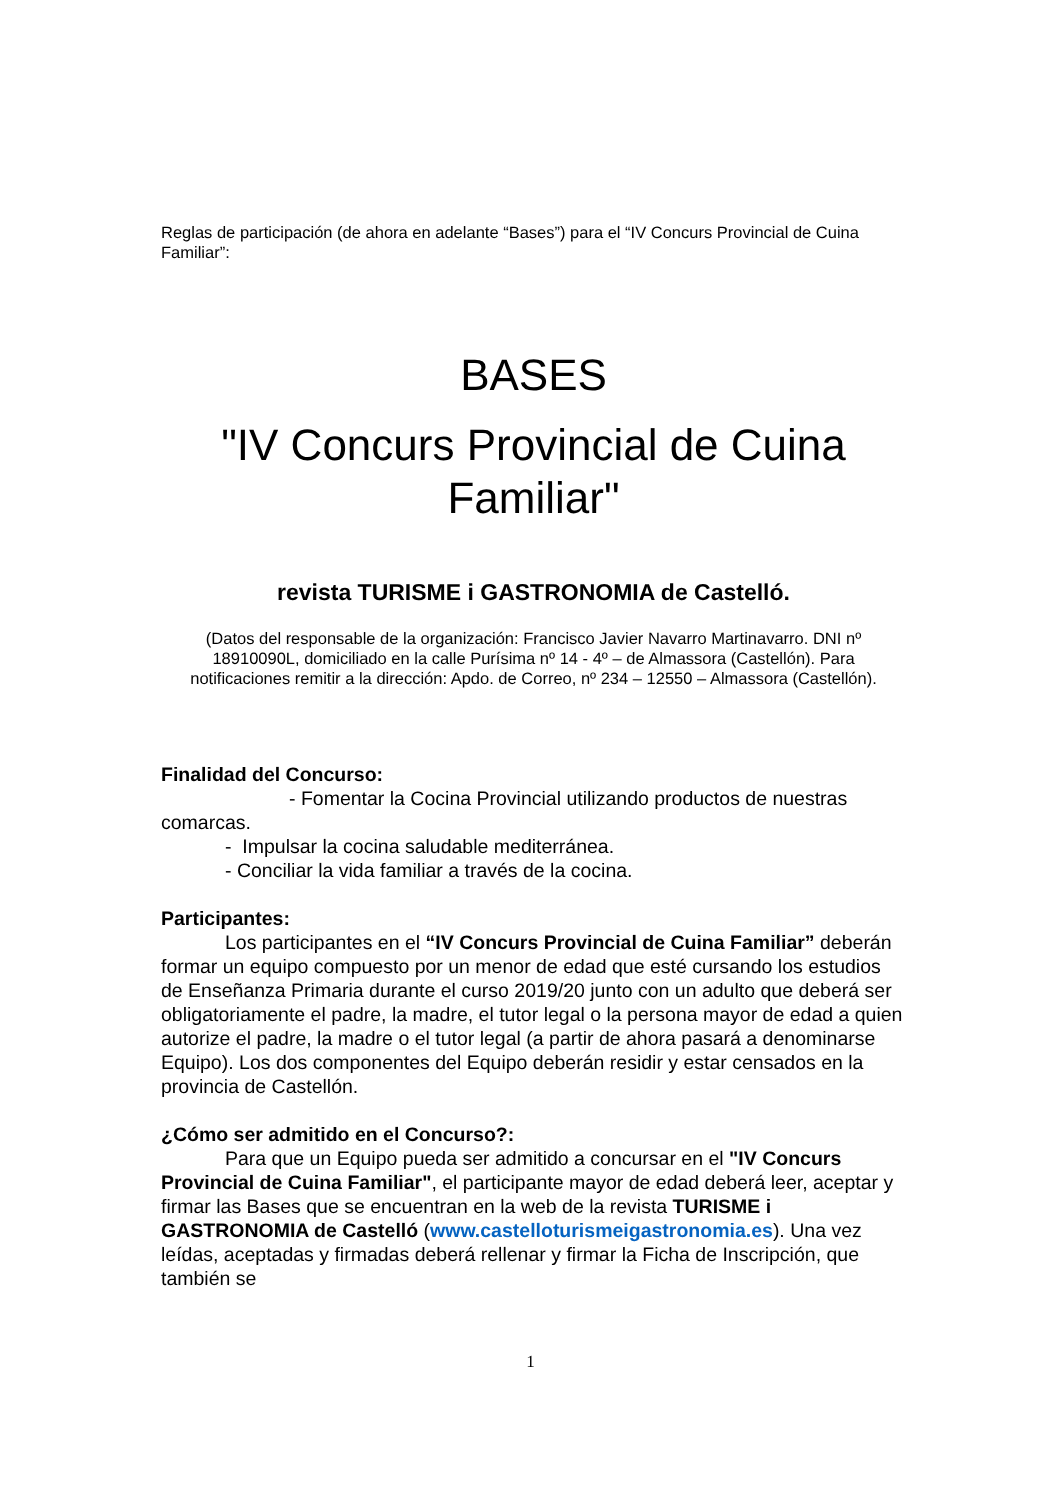Reglas de participación (de ahora en adelante “Bases”) para el “IV Concurs Provincial de Cuina Familiar”:
BASES
"IV Concurs Provincial de Cuina Familiar"
revista TURISME i GASTRONOMIA de Castelló.
(Datos del responsable de la organización: Francisco Javier Navarro Martinavarro. DNI nº 18910090L, domiciliado en la calle Purísima nº 14 - 4º – de Almassora (Castellón). Para notificaciones remitir a la dirección: Apdo. de Correo, nº 234 – 12550 – Almassora (Castellón).
Finalidad del Concurso:
- Fomentar la Cocina Provincial utilizando productos de nuestras comarcas.
- Impulsar la cocina saludable mediterránea.
- Conciliar la vida familiar a través de la cocina.
Participantes:
Los participantes en el “IV Concurs Provincial de Cuina Familiar” deberán formar un equipo compuesto por un menor de edad que esté cursando los estudios de Enseñanza Primaria durante el curso 2019/20 junto con un adulto que deberá ser obligatoriamente el padre, la madre, el tutor legal o la persona mayor de edad a quien autorize el padre, la madre o el tutor legal (a partir de ahora pasará a denominarse Equipo). Los dos componentes del Equipo deberán residir y estar censados en la provincia de Castellón.
¿Cómo ser admitido en el Concurso?:
Para que un Equipo pueda ser admitido a concursar en el "IV Concurs Provincial de Cuina Familiar", el participante mayor de edad deberá leer, aceptar y firmar las Bases que se encuentran en la web de la revista TURISME i GASTRONOMIA de Castelló (www.castelloturismeigastronomia.es). Una vez leídas, aceptadas y firmadas deberá rellenar y firmar la Ficha de Inscripción, que también se
1